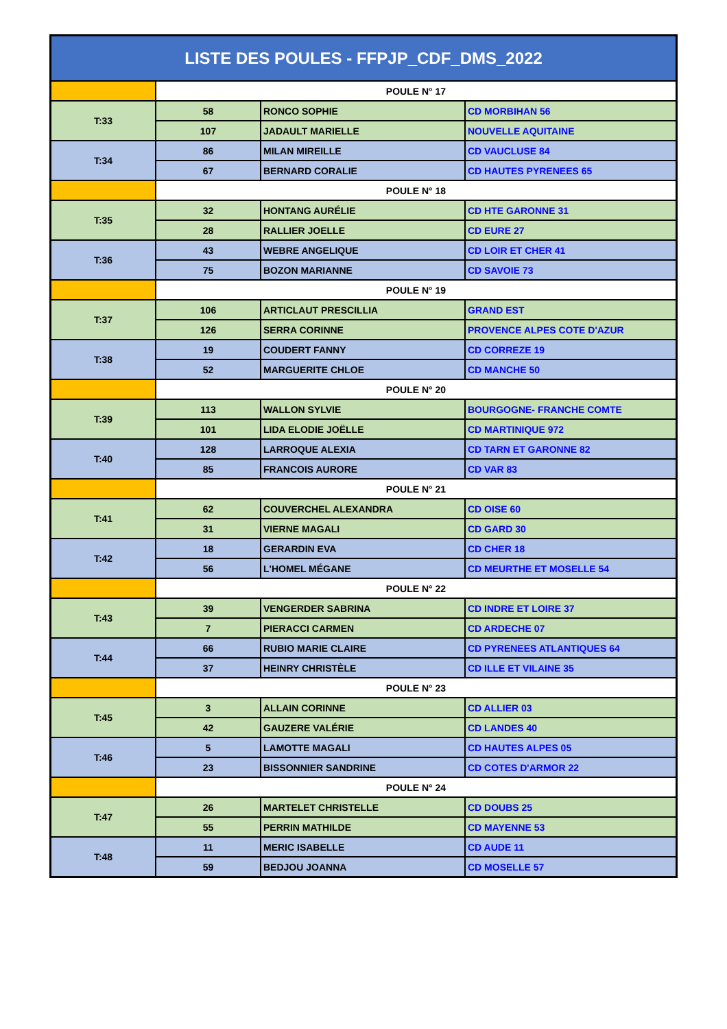| LISTE DES POULES - FFPJP_CDF_DMS_2022 | | | |
| --- | --- | --- | --- |
| | POULE N° 17 | | |
| T:33 | 58 | RONCO SOPHIE | CD MORBIHAN 56 |
| | 107 | JADAULT MARIELLE | NOUVELLE AQUITAINE |
| T:34 | 86 | MILAN MIREILLE | CD VAUCLUSE 84 |
| | 67 | BERNARD CORALIE | CD HAUTES PYRENEES 65 |
| | POULE N° 18 | | |
| T:35 | 32 | HONTANG AURÉLIE | CD HTE GARONNE 31 |
| | 28 | RALLIER JOELLE | CD EURE 27 |
| T:36 | 43 | WEBRE ANGELIQUE | CD LOIR ET CHER 41 |
| | 75 | BOZON MARIANNE | CD SAVOIE 73 |
| | POULE N° 19 | | |
| T:37 | 106 | ARTICLAUT PRESCILLIA | GRAND EST |
| | 126 | SERRA CORINNE | PROVENCE ALPES COTE D'AZUR |
| T:38 | 19 | COUDERT FANNY | CD CORREZE 19 |
| | 52 | MARGUERITE CHLOE | CD MANCHE 50 |
| | POULE N° 20 | | |
| T:39 | 113 | WALLON SYLVIE | BOURGOGNE- FRANCHE COMTE |
| | 101 | LIDA ELODIE JOËLLE | CD MARTINIQUE 972 |
| T:40 | 128 | LARROQUE ALEXIA | CD TARN ET GARONNE 82 |
| | 85 | FRANCOIS AURORE | CD VAR 83 |
| | POULE N° 21 | | |
| T:41 | 62 | COUVERCHEL ALEXANDRA | CD OISE 60 |
| | 31 | VIERNE MAGALI | CD GARD 30 |
| T:42 | 18 | GERARDIN EVA | CD CHER 18 |
| | 56 | L'HOMEL MÉGANE | CD MEURTHE ET MOSELLE 54 |
| | POULE N° 22 | | |
| T:43 | 39 | VENGERDER SABRINA | CD INDRE ET LOIRE 37 |
| | 7 | PIERACCI CARMEN | CD ARDECHE 07 |
| T:44 | 66 | RUBIO MARIE CLAIRE | CD PYRENEES ATLANTIQUES 64 |
| | 37 | HEINRY CHRISTÈLE | CD ILLE ET VILAINE 35 |
| | POULE N° 23 | | |
| T:45 | 3 | ALLAIN CORINNE | CD ALLIER 03 |
| | 42 | GAUZERE VALÉRIE | CD LANDES 40 |
| T:46 | 5 | LAMOTTE MAGALI | CD HAUTES ALPES 05 |
| | 23 | BISSONNIER SANDRINE | CD COTES D'ARMOR 22 |
| | POULE N° 24 | | |
| T:47 | 26 | MARTELET CHRISTELLE | CD DOUBS 25 |
| | 55 | PERRIN MATHILDE | CD MAYENNE 53 |
| T:48 | 11 | MERIC ISABELLE | CD AUDE 11 |
| | 59 | BEDJOU JOANNA | CD MOSELLE 57 |